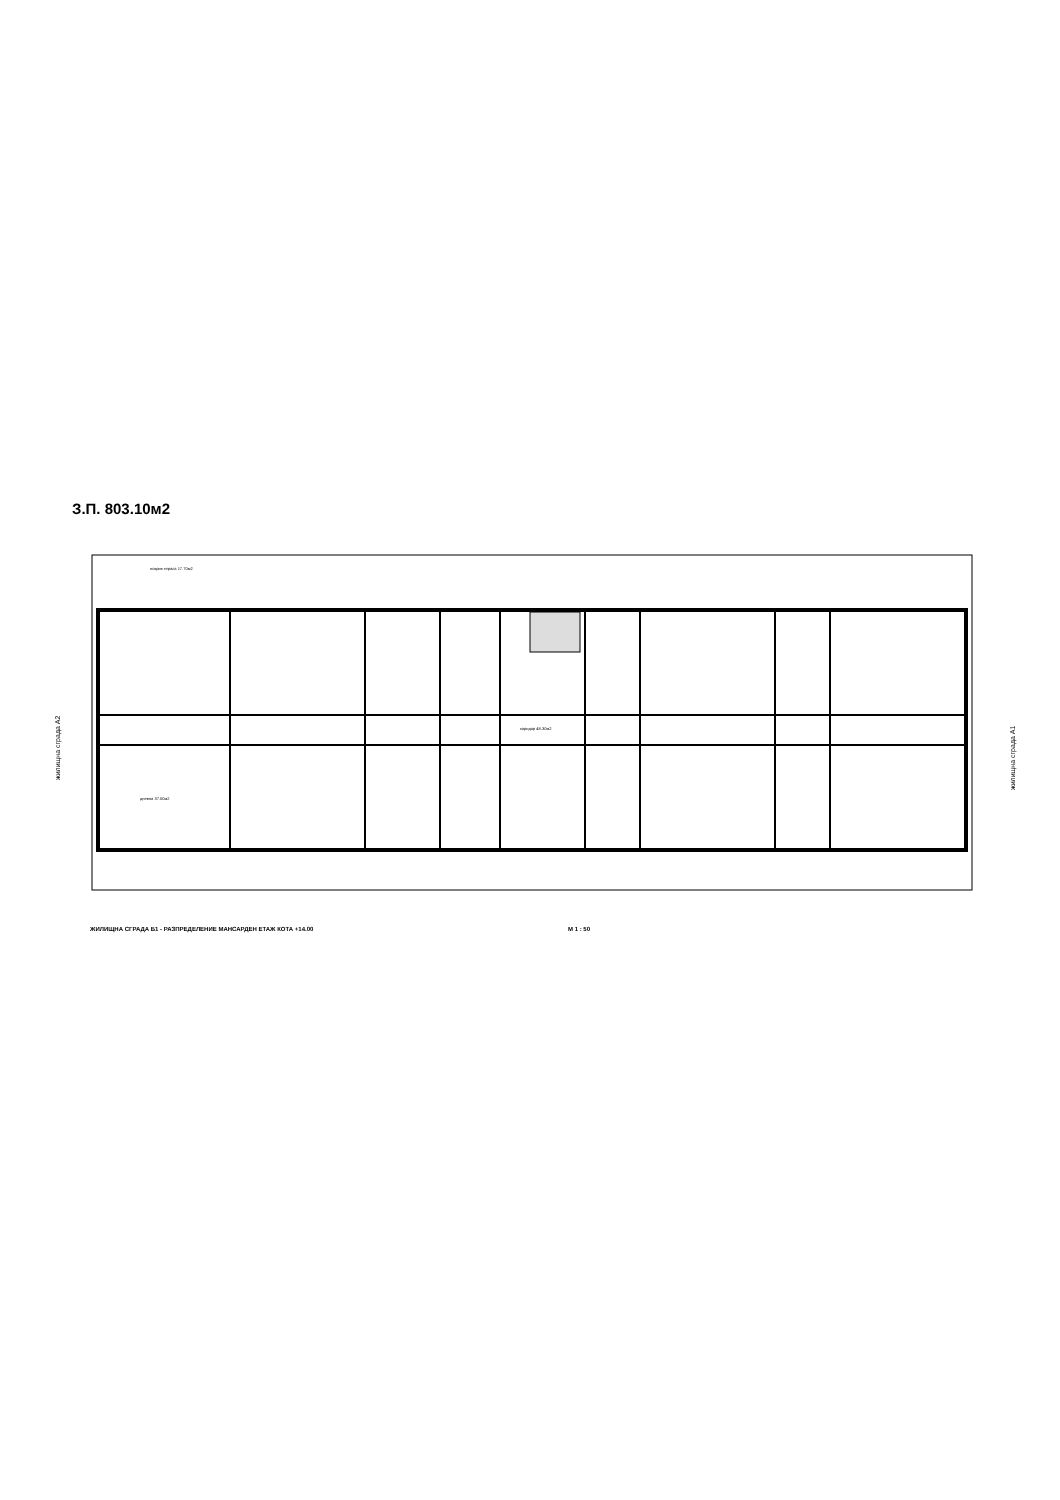З.П. 803.10м2
жилищна сграда А2
жилищна сграда А1
коридор 48.30м2
покрив тераса 17.70м2
дневна 37.00м2
ЖИЛИЩНА СГРАДА Б1 - РАЗПРЕДЕЛЕНИЕ МАНСАРДЕН ЕТАЖ КОТА +14.00 М 1 : 50